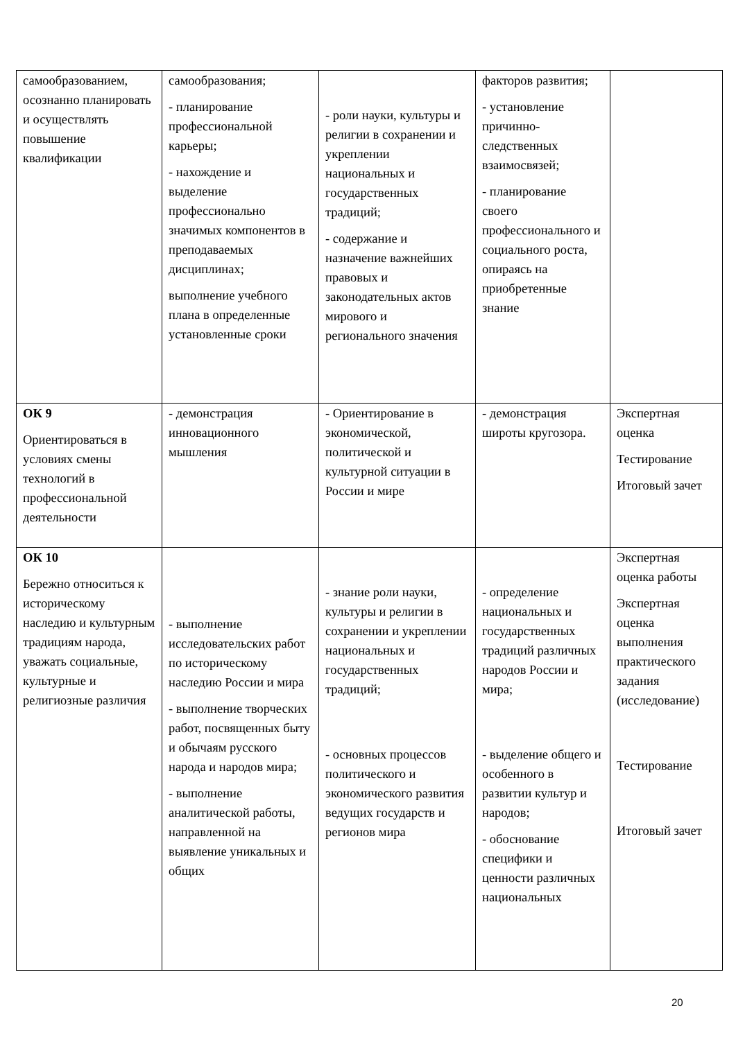| самообразованием, осознанно планировать и осуществлять повышение квалификации | самообразования; - планирование профессиональной карьеры; - нахождение и выделение профессионально значимых компонентов в преподаваемых дисциплинах; выполнение учебного плана в определенные установленные сроки | - роли науки, культуры и религии в сохранении и укреплении национальных и государственных традиций; - содержание и назначение важнейших правовых и законодательных актов мирового и регионального значения | факторов развития; - установление причинно-следственных взаимосвязей; - планирование своего профессионального и социального роста, опираясь на приобретенные знание | |
| ОК 9 Ориентироваться в условиях смены технологий в профессиональной деятельности | - демонстрация инновационного мышления | - Ориентирование в экономической, политической и культурной ситуации в России и мире | - демонстрация широты кругозора. | Экспертная оценка Тестирование Итоговый зачет |
| ОК 10 Бережно относиться к историческому наследию и культурным традициям народа, уважать социальные, культурные и религиозные различия | - выполнение исследовательских работ по историческому наследию России и мира - выполнение творческих работ, посвященных быту и обычаям русского народа и народов мира; - выполнение аналитической работы, направленной на выявление уникальных и общих | - знание роли науки, культуры и религии в сохранении и укреплении национальных и государственных традиций; - основных процессов политического и экономического развития ведущих государств и регионов мира | - определение национальных и государственных традиций различных народов России и мира; - выделение общего и особенного в развитии культур и народов; - обоснование специфики и ценности различных национальных | Экспертная оценка работы Экспертная оценка выполнения практического задания (исследование) Тестирование Итоговый зачет |
20